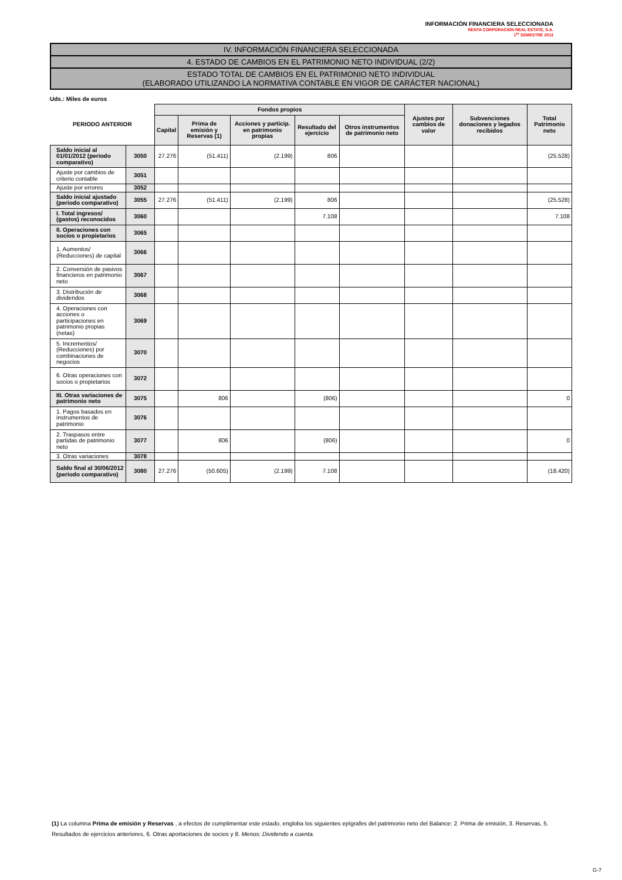INFORMACIÓN FINANCIERA SELECCIONADA
RENTA CORPORACION REAL ESTATE, S.A.
1<sup>er</sup> SEMESTRE 2013
IV. INFORMACIÓN FINANCIERA SELECCIONADA
4. ESTADO DE CAMBIOS EN EL PATRIMONIO NETO INDIVIDUAL (2/2)
ESTADO TOTAL DE CAMBIOS EN EL PATRIMONIO NETO INDIVIDUAL
(ELABORADO UTILIZANDO LA NORMATIVA CONTABLE EN VIGOR DE CARÁCTER NACIONAL)
Uds.: Miles de euros
| PERIODO ANTERIOR | | Fondos propios | | | | | Ajustes por cambios de valor | Subvenciones donaciones y legados recibidos | Total Patrimonio neto |
| --- | --- | --- | --- | --- | --- | --- | --- | --- | --- |
| | | Capital | Prima de emisión y Reservas (1) | Acciones y particip. en patrimonio propias | Resultado del ejercicio | Otros instrumentos de patrimonio neto | | | |
| Saldo inicial al 01/01/2012 (periodo comparativo) | 3050 | 27.276 | (51.411) | (2.199) | 806 | | | | (25.528) |
| Ajuste por cambios de criterio contable | 3051 | | | | | | | | |
| Ajuste por errores | 3052 | | | | | | | | |
| Saldo inicial ajustado (periodo comparativo) | 3055 | 27.276 | (51.411) | (2.199) | 806 | | | | (25.528) |
| I. Total ingresos/ (gastos) reconocidos | 3060 | | | | 7.108 | | | | 7.108 |
| II. Operaciones con socios o propietarios | 3065 | | | | | | | | |
| 1. Aumentos/ (Reducciones) de capital | 3066 | | | | | | | | |
| 2. Conversión de pasivos financieros en patrimonio neto | 3067 | | | | | | | | |
| 3. Distribución de dividendos | 3068 | | | | | | | | |
| 4. Operaciones con acciones o participaciones en patrimonio propias (netas) | 3069 | | | | | | | | |
| 5. Incrementos/ (Reducciones) por combinaciones de negocios | 3070 | | | | | | | | |
| 6. Otras operaciones con socios o propietarios | 3072 | | | | | | | | |
| III. Otras variaciones de patrimonio neto | 3075 | | 806 | | (806) | | | | 0 |
| 1. Pagos basados en instrumentos de patrimonio | 3076 | | | | | | | | |
| 2. Traspasos entre partidas de patrimonio neto | 3077 | | 806 | | (806) | | | | 0 |
| 3. Otras variaciones | 3078 | | | | | | | | |
| Saldo final al 30/06/2012 (periodo comparativo) | 3080 | 27.276 | (50.605) | (2.199) | 7.108 | | | | (18.420) |
(1) La columna Prima de emisión y Reservas , a efectos de cumplimentar este estado, engloba los siguientes epígrafes del patrimonio neto del Balance: 2. Prima de emisión, 3. Reservas, 5. Resultados de ejercicios anteriores, 6. Otras aportaciones de socios y 8. Menos: Dividendo a cuenta.
G-7